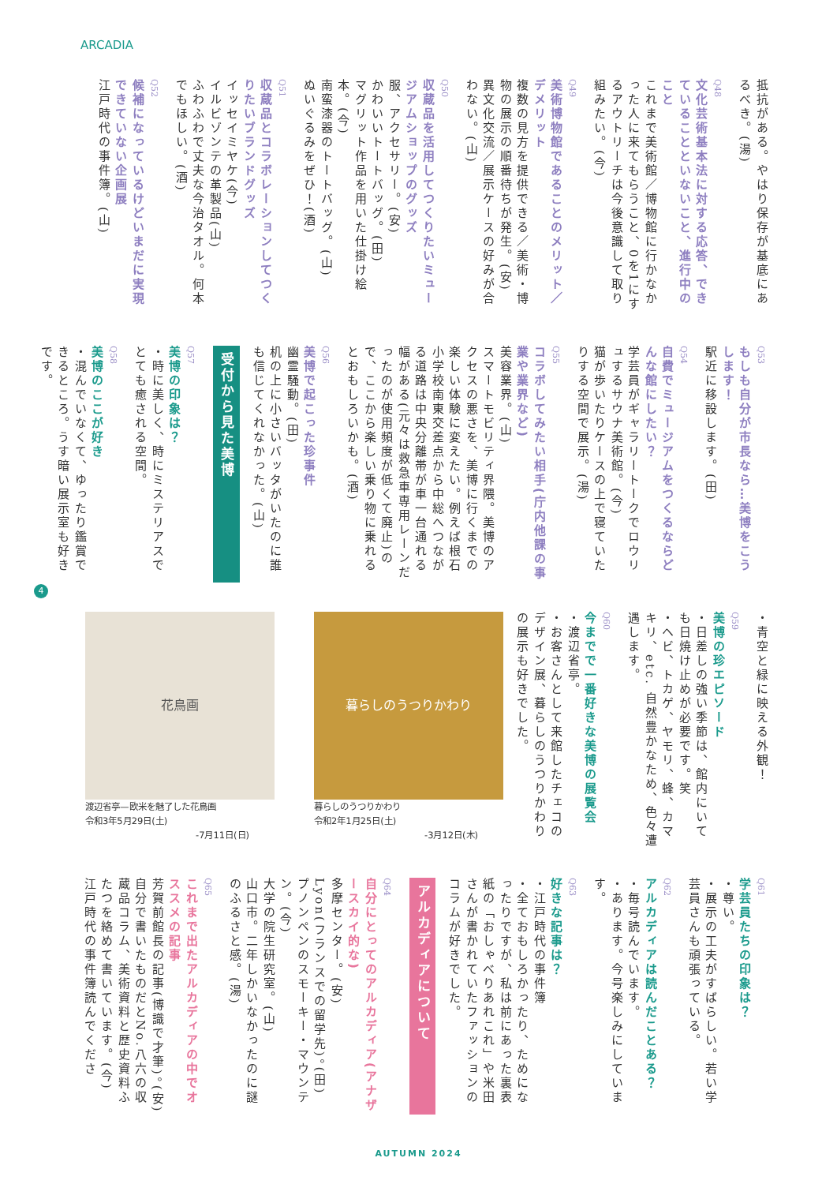ARCADIA
抵抗がある。やはり保存が基底にあるべき。(湯)
Q48
文化芸術基本法に対する応答、できていることといないこと、進行中のこと
これまで美術館／博物館に行かなかった人に来てもらうこと、0を1にするアウトリーチは今後意識して取り組みたい。(今)
Q49
美術博物館であることのメリット／デメリット
複数の見方を提供できる／美術・博物の展示の順番待ちが発生。(安)
異文化交流／展示ケースの好みが合わない。(山)
Q50
収蔵品を活用してつくりたいミュージアムショップのグッズ
服、アクセサリー。(安)
かわいいトートバッグ。(田)
マグリット作品を用いた仕掛け絵本。(今)
南蛮漆器のトートバッグ。(山)
ぬいぐるみをぜひ！(酒)
Q51
収蔵品とコラボレーションしてつくりたいブランドグッズ
イッセイミヤケ(今)
イルビゾンテの革製品(山)
ふわふわで丈夫な今治タオル。何本でもほしい。(酒)
Q52
候補になっているけどいまだに実現できていない企画展
江戸時代の事件簿。(山)
Q53
もしも自分が市長なら…美博をこうします！
駅近に移設します。(田)
Q54
自費でミュージアムをつくるならどんな館にしたい？
学芸員がギャラリートークでロウリュするサウナ美術館。(今)
猫が歩いたりケースの上で寝ていたりする空間で展示。(湯)
Q55
コラボしてみたい相手(庁内他課の事業や業界など)
美容業界。(山)
スマートモビリティ界隈。美博のアクセスの悪さを、美博に行くまでの楽しい体験に変えたい。例えば根石小学校南東交差点から中総へつながる道路は中央分離帯が車一台通れる幅がある(元々は救急車専用レーンだったのが使用頻度が低くて廃止)ので、ここから楽しい乗り物に乗れるとおもしろいかも。(酒)
Q56
美博で起こった珍事件
幽霊騒動。(田)
机の上に小さいバッタがいたのに誰も信じてくれなかった。(山)
受付から見た美博
Q57
美博の印象は？
・時に美しく、時にミステリアスでとても癒される空間。
Q58
美博のここが好き
・混んでいなくて、ゆったり鑑賞できるところ。うす暗い展示室も好きです。
4
・青空と緑に映える外観！
Q59
美博の珍エピソード
・日差しの強い季節は、館内にいても日焼け止めが必要です。笑
・ヘビ、トカゲ、ヤモリ、蜂、カマキリ、etc. 自然豊かなため、色々遭遇します。
Q60
今までで一番好きな美博の展覧会
・渡辺省亭。
・お客さんとして来館したチェコのデザイン展、暮らしのうつりかわりの展示も好きでした。
花鳥画
渡辺省亭—欧米を魅了した花鳥画
令和3年5月29日(土)
-7月11日(日)
暮らしのうつりかわり
暮らしのうつりかわり
令和2年1月25日(土)
-3月12日(木)
Q61
学芸員たちの印象は？
・尊い。
・展示の工夫がすばらしい。若い学芸員さんも頑張っている。
Q62
アルカディアは読んだことある？
・毎号読んでいます。
・あります。今号楽しみにしています。
Q63
好きな記事は？
・江戸時代の事件簿
・全ておもしろかったり、ためになったりですが、私は前にあった裏表紙の「おしゃべりあれこれ」や米田さんが書かれていたファッションのコラムが好きでした。
アルカディアについて
Q64
自分にとってのアルカディア(アナザースカイ的な)
多摩センター。(安)
Lyon(フランスでの留学先)。(田)
プノンペンのスモーキー・マウンテン。(今)
大学の院生研究室。(山)
山口市。二年しかいなかったのに謎のふるさと感。(湯)
Q65
これまで出たアルカディアの中でオススメの記事
芳賀前館長の記事(博識で才筆)。(安)
自分で書いたものだとNo.八六の収蔵品コラム、美術資料と歴史資料ふたつを絡めて書いています。(今)
江戸時代の事件簿読んでくださ
AUTUMN 2024